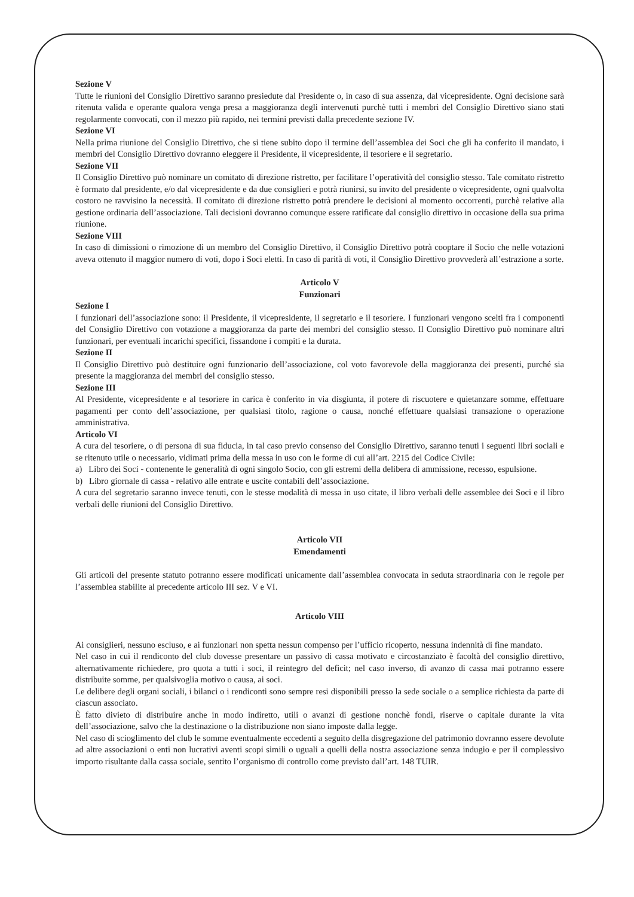Sezione V
Tutte le riunioni del Consiglio Direttivo saranno presiedute dal Presidente o, in caso di sua assenza, dal vicepresidente. Ogni decisione sarà ritenuta valida e operante qualora venga presa a maggioranza degli intervenuti purchè tutti i membri del Consiglio Direttivo siano stati regolarmente convocati, con il mezzo più rapido, nei termini previsti dalla precedente sezione IV.
Sezione VI
Nella prima riunione del Consiglio Direttivo, che si tiene subito dopo il termine dell’assemblea dei Soci che gli ha conferito il mandato, i membri del Consiglio Direttivo dovranno eleggere il Presidente, il vicepresidente, il tesoriere e il segretario.
Sezione VII
Il Consiglio Direttivo può nominare un comitato di direzione ristretto, per facilitare l’operatività del consiglio stesso. Tale comitato ristretto è formato dal presidente, e/o dal vicepresidente e da due consiglieri e potrà riunirsi, su invito del presidente o vicepresidente, ogni qualvolta costoro ne ravvisino la necessità. Il comitato di direzione ristretto potrà prendere le decisioni al momento occorrenti, purchè relative alla gestione ordinaria dell’associazione. Tali decisioni dovranno comunque essere ratificate dal consiglio direttivo in occasione della sua prima riunione.
Sezione VIII
In caso di dimissioni o rimozione di un membro del Consiglio Direttivo, il Consiglio Direttivo potrà cooptare il Socio che nelle votazioni aveva ottenuto il maggior numero di voti, dopo i Soci eletti. In caso di parità di voti, il Consiglio Direttivo provvederà all’estrazione a sorte.
Articolo V
Funzionari
Sezione I
I funzionari dell’associazione sono: il Presidente, il vicepresidente, il segretario e il tesoriere. I funzionari vengono scelti fra i componenti del Consiglio Direttivo con votazione a maggioranza da parte dei membri del consiglio stesso. Il Consiglio Direttivo può nominare altri funzionari, per eventuali incarichi specifici, fissandone i compiti e la durata.
Sezione II
Il Consiglio Direttivo può destituire ogni funzionario dell’associazione, col voto favorevole della maggioranza dei presenti, purché sia presente la maggioranza dei membri del consiglio stesso.
Sezione III
Al Presidente, vicepresidente e al tesoriere in carica è conferito in via disgiunta, il potere di riscuotere e quietanzare somme, effettuare pagamenti per conto dell’associazione, per qualsiasi titolo, ragione o causa, nonché effettuare qualsiasi transazione o operazione amministrativa.
Articolo VI
A cura del tesoriere, o di persona di sua fiducia, in tal caso previo consenso del Consiglio Direttivo, saranno tenuti i seguenti libri sociali e se ritenuto utile o necessario, vidimati prima della messa in uso con le forme di cui all’art. 2215 del Codice Civile:
a) Libro dei Soci - contenente le generalità di ogni singolo Socio, con gli estremi della delibera di ammissione, recesso, espulsione.
b) Libro giornale di cassa - relativo alle entrate e uscite contabili dell’associazione.
A cura del segretario saranno invece tenuti, con le stesse modalità di messa in uso citate, il libro verbali delle assemblee dei Soci e il libro verbali delle riunioni del Consiglio Direttivo.
Articolo VII
Emendamenti
Gli articoli del presente statuto potranno essere modificati unicamente dall’assemblea convocata in seduta straordinaria con le regole per l’assemblea stabilite al precedente articolo III sez. V e VI.
Articolo VIII
Ai consiglieri, nessuno escluso, e ai funzionari non spetta nessun compenso per l’ufficio ricoperto, nessuna indennità di fine mandato.
Nel caso in cui il rendiconto del club dovesse presentare un passivo di cassa motivato e circostanziato è facoltà del consiglio direttivo, alternativamente richiedere, pro quota a tutti i soci, il reintegro del deficit; nel caso inverso, di avanzo di cassa mai potranno essere distribuite somme, per qualsivoglia motivo o causa, ai soci.
Le delibere degli organi sociali, i bilanci o i rendiconti sono sempre resi disponibili presso la sede sociale o a semplice richiesta da parte di ciascun associato.
È fatto divieto di distribuire anche in modo indiretto, utili o avanzi di gestione nonchè fondi, riserve o capitale durante la vita dell’associazione, salvo che la destinazione o la distribuzione non siano imposte dalla legge.
Nel caso di scioglimento del club le somme eventualmente eccedenti a seguito della disgregazione del patrimonio dovranno essere devolute ad altre associazioni o enti non lucrativi aventi scopi simili o uguali a quelli della nostra associazione senza indugio e per il complessivo importo risultante dalla cassa sociale, sentito l’organismo di controllo come previsto dall’art. 148 TUIR.